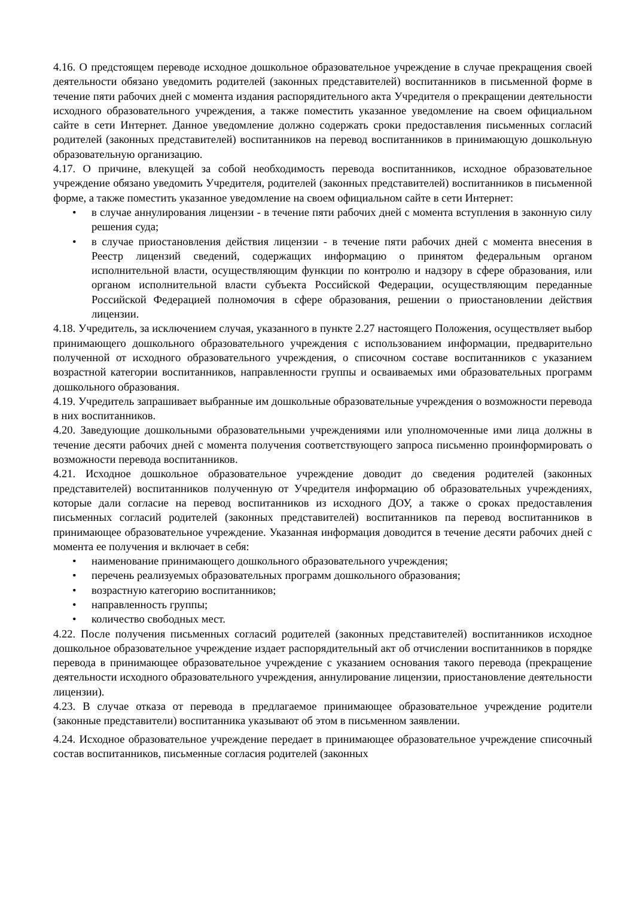4.16. О предстоящем переводе исходное дошкольное образовательное учреждение в случае прекращения своей деятельности обязано уведомить родителей (законных представителей) воспитанников в письменной форме в течение пяти рабочих дней с момента издания распорядительного акта Учредителя о прекращении деятельности исходного образовательного учреждения, а также поместить указанное уведомление на своем официальном сайте в сети Интернет. Данное уведомление должно содержать сроки предоставления письменных согласий родителей (законных представителей) воспитанников на перевод воспитанников в принимающую дошкольную образовательную организацию.
4.17. О причине, влекущей за собой необходимость перевода воспитанников, исходное образовательное учреждение обязано уведомить Учредителя, родителей (законных представителей) воспитанников в письменной форме, а также поместить указанное уведомление на своем официальном сайте в сети Интернет:
• в случае аннулирования лицензии - в течение пяти рабочих дней с момента вступления в законную силу решения суда;
• в случае приостановления действия лицензии - в течение пяти рабочих дней с момента внесения в Реестр лицензий сведений, содержащих информацию о принятом федеральным органом исполнительной власти, осуществляющим функции по контролю и надзору в сфере образования, или органом исполнительной власти субъекта Российской Федерации, осуществляющим переданные Российской Федерацией полномочия в сфере образования, решении о приостановлении действия лицензии.
4.18. Учредитель, за исключением случая, указанного в пункте 2.27 настоящего Положения, осуществляет выбор принимающего дошкольного образовательного учреждения с использованием информации, предварительно полученной от исходного образовательного учреждения, о списочном составе воспитанников с указанием возрастной категории воспитанников, направленности группы и осваиваемых ими образовательных программ дошкольного образования.
4.19. Учредитель запрашивает выбранные им дошкольные образовательные учреждения о возможности перевода в них воспитанников.
4.20. Заведующие дошкольными образовательными учреждениями или уполномоченные ими лица должны в течение десяти рабочих дней с момента получения соответствующего запроса письменно проинформировать о возможности перевода воспитанников.
4.21. Исходное дошкольное образовательное учреждение доводит до сведения родителей (законных представителей) воспитанников полученную от Учредителя информацию об образовательных учреждениях, которые дали согласие на перевод воспитанников из исходного ДОУ, а также о сроках предоставления письменных согласий родителей (законных представителей) воспитанников па перевод воспитанников в принимающее образовательное учреждение. Указанная информация доводится в течение десяти рабочих дней с момента ее получения и включает в себя:
• наименование принимающего дошкольного образовательного учреждения;
• перечень реализуемых образовательных программ дошкольного образования;
• возрастную категорию воспитанников;
• направленность группы;
• количество свободных мест.
4.22. После получения письменных согласий родителей (законных представителей) воспитанников исходное дошкольное образовательное учреждение издает распорядительный акт об отчислении воспитанников в порядке перевода в принимающее образовательное учреждение с указанием основания такого перевода (прекращение деятельности исходного образовательного учреждения, аннулирование лицензии, приостановление деятельности лицензии).
4.23. В случае отказа от перевода в предлагаемое принимающее образовательное учреждение родители (законные представители) воспитанника указывают об этом в письменном заявлении.
4.24. Исходное образовательное учреждение передает в принимающее образовательное учреждение списочный состав воспитанников, письменные согласия родителей (законных